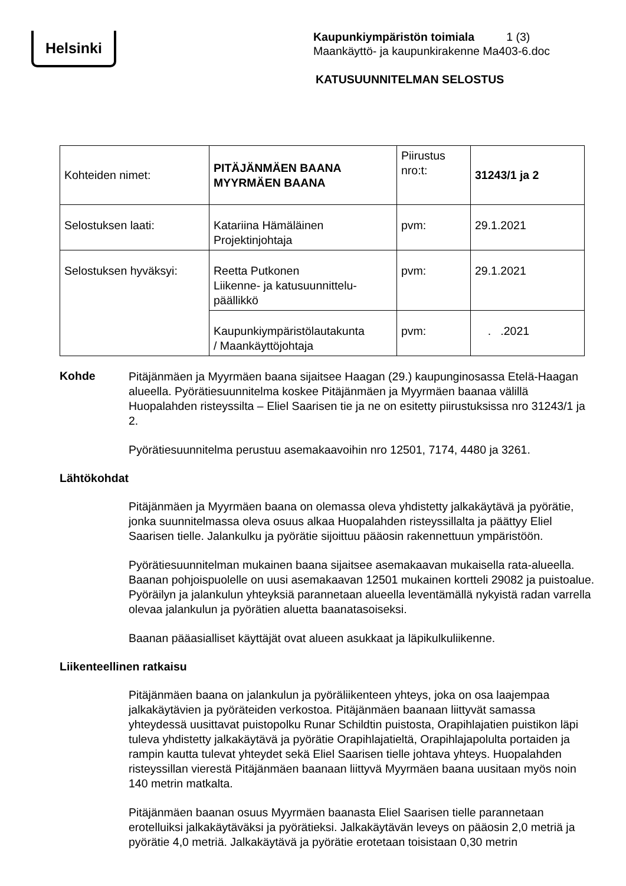Helsinki
Kaupunkiympäristön toimiala 1 (3)
Maankäyttö- ja kaupunkirakenne Ma403-6.doc
KATUSUUNNITELMAN SELOSTUS
| Kohteiden nimet: | PITÄJÄNMÄEN BAANA MYYRMÄEN BAANA | Piirustus nro:t: | 31243/1 ja 2 |
| Selostuksen laati: | Katariina Hämäläinen Projektinjohtaja | pvm: | 29.1.2021 |
| Selostuksen hyväksyi: | Reetta Putkonen Liikenne- ja katusuunnittelu- päällikkö | pvm: | 29.1.2021 |
| | Kaupunkiympäristölautakunta / Maankäyttöjohtaja | pvm: | . .2021 |
Kohde
Pitäjänmäen ja Myyrmäen baana sijaitsee Haagan (29.) kaupunginosassa Etelä-Haagan alueella. Pyörätiesuunnitelma koskee Pitäjänmäen ja Myyrmäen baanaa välillä Huopalahden risteyssilta – Eliel Saarisen tie ja ne on esitetty piirustuksissa nro 31243/1 ja 2.
Pyörätiesuunnitelma perustuu asemakaavoihin nro 12501, 7174, 4480 ja 3261.
Lähtökohdat
Pitäjänmäen ja Myyrmäen baana on olemassa oleva yhdistetty jalkakäytävä ja pyörätie, jonka suunnitelmassa oleva osuus alkaa Huopalahden risteyssillalta ja päättyy Eliel Saarisen tielle. Jalankulku ja pyörätie sijoittuu pääosin rakennettuun ympäristöön.
Pyörätiesuunnitelman mukainen baana sijaitsee asemakaavan mukaisella rata-alueella. Baanan pohjoispuolelle on uusi asemakaavan 12501 mukainen kortteli 29082 ja puistoalue. Pyöräilyn ja jalankulun yhteyksiä parannetaan alueella leventämällä nykyistä radan varrella olevaa jalankulun ja pyörätien aluetta baanatasoiseksi.
Baanan pääasialliset käyttäjät ovat alueen asukkaat ja läpikulkuliikenne.
Liikenteellinen ratkaisu
Pitäjänmäen baana on jalankulun ja pyöräliikenteen yhteys, joka on osa laajempaa jalkakäytävien ja pyöräteiden verkostoa. Pitäjänmäen baanaan liittyvät samassa yhteydessä uusittavat puistopolku Runar Schildtin puistosta, Orapihlajatien puistikon läpi tuleva yhdistetty jalkakäytävä ja pyörätie Orapihlajatieltä, Orapihlajapolulta portaiden ja rampin kautta tulevat yhteydet sekä Eliel Saarisen tielle johtava yhteys. Huopalahden risteyssillan vierestä Pitäjänmäen baanaan liittyvä Myyrmäen baana uusitaan myös noin 140 metrin matkalta.
Pitäjänmäen baanan osuus Myyrmäen baanasta Eliel Saarisen tielle parannetaan erotelluiksi jalkakäytäväksi ja pyörätieksi. Jalkakäytävän leveys on pääosin 2,0 metriä ja pyörätie 4,0 metriä. Jalkakäytävä ja pyörätie erotetaan toisistaan 0,30 metrin